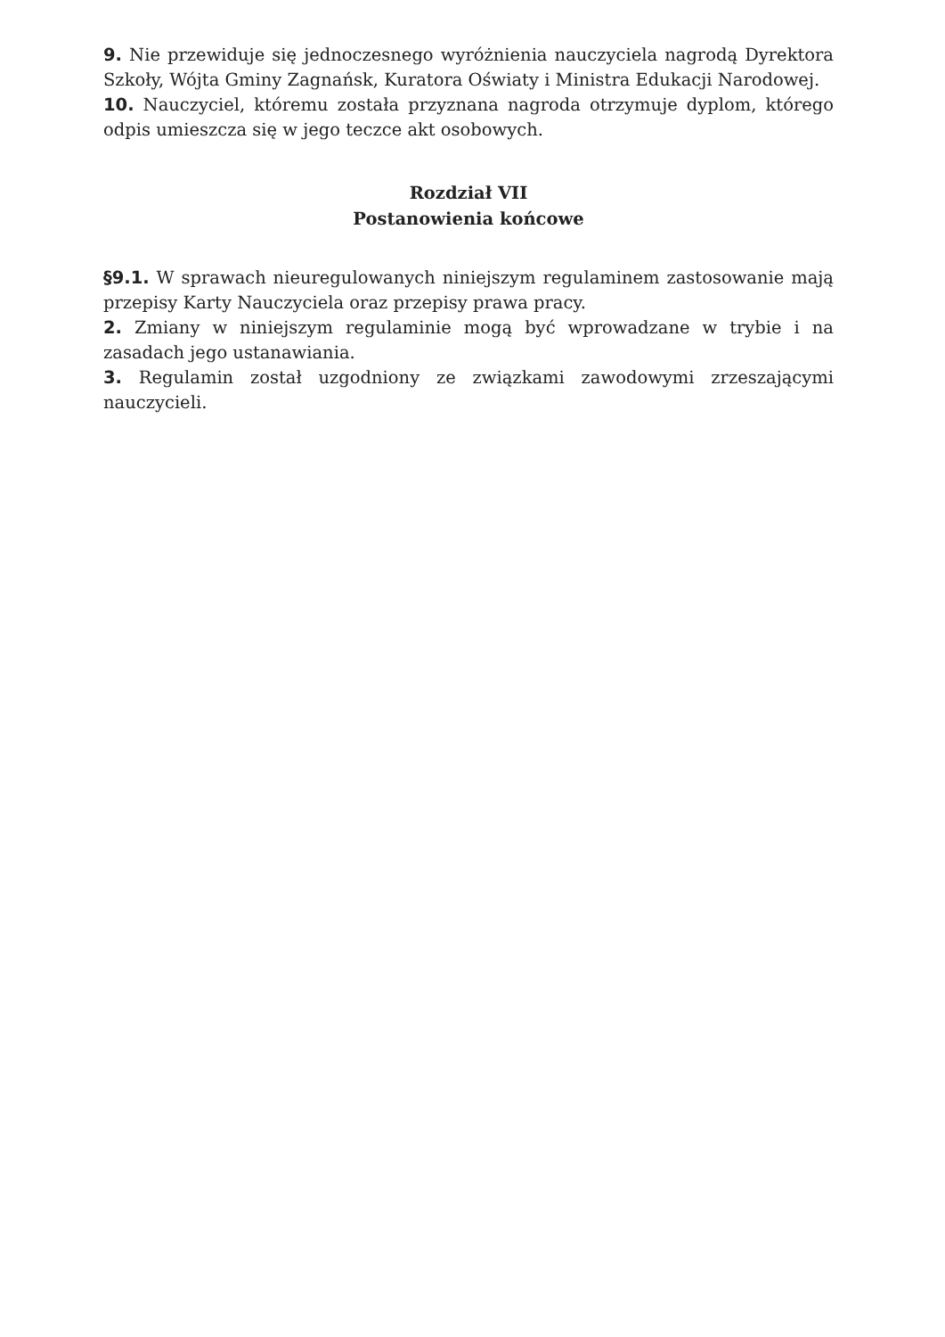9. Nie przewiduje się jednoczesnego wyróżnienia nauczyciela nagrodą Dyrektora Szkoły, Wójta Gminy Zagnańsk, Kuratora Oświaty i Ministra Edukacji Narodowej.
10. Nauczyciel, któremu została przyznana nagroda otrzymuje dyplom, którego odpis umieszcza się w jego teczce akt osobowych.
Rozdział VII
Postanowienia końcowe
§9.1. W sprawach nieuregulowanych niniejszym regulaminem zastosowanie mają przepisy Karty Nauczyciela oraz przepisy prawa pracy.
2. Zmiany w niniejszym regulaminie mogą być wprowadzane w trybie i na zasadach jego ustanawiania.
3. Regulamin został uzgodniony ze związkami zawodowymi zrzeszającymi nauczycieli.